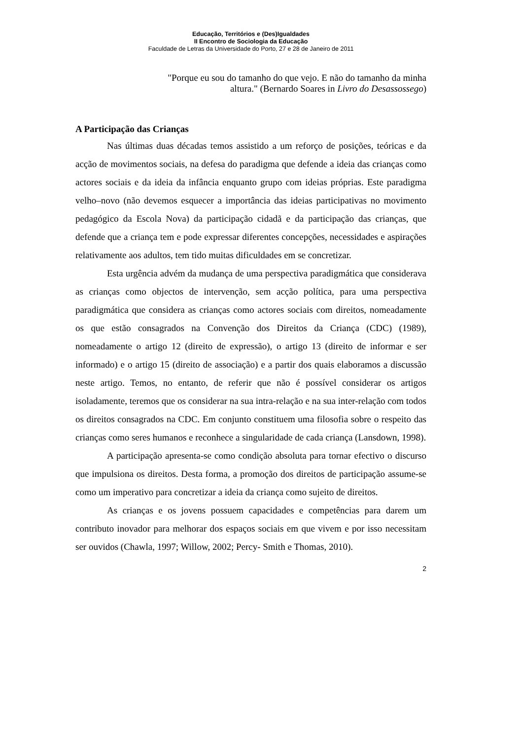Educação, Territórios e (Des)Igualdades
II Encontro de Sociologia da Educação
Faculdade de Letras da Universidade do Porto, 27 e 28 de Janeiro de 2011
"Porque eu sou do tamanho do que vejo. E não do tamanho da minha
altura." (Bernardo Soares in Livro do Desassossego)
A Participação das Crianças
Nas últimas duas décadas temos assistido a um reforço de posições, teóricas e da acção de movimentos sociais, na defesa do paradigma que defende a ideia das crianças como actores sociais e da ideia da infância enquanto grupo com ideias próprias. Este paradigma velho–novo (não devemos esquecer a importância das ideias participativas no movimento pedagógico da Escola Nova) da participação cidadã e da participação das crianças, que defende que a criança tem e pode expressar diferentes concepções, necessidades e aspirações relativamente aos adultos, tem tido muitas dificuldades em se concretizar.
Esta urgência advém da mudança de uma perspectiva paradigmática que considerava as crianças como objectos de intervenção, sem acção política, para uma perspectiva paradigmática que considera as crianças como actores sociais com direitos, nomeadamente os que estão consagrados na Convenção dos Direitos da Criança (CDC) (1989), nomeadamente o artigo 12 (direito de expressão), o artigo 13 (direito de informar e ser informado) e o artigo 15 (direito de associação) e a partir dos quais elaboramos a discussão neste artigo. Temos, no entanto, de referir que não é possível considerar os artigos isoladamente, teremos que os considerar na sua intra-relação e na sua inter-relação com todos os direitos consagrados na CDC. Em conjunto constituem uma filosofia sobre o respeito das crianças como seres humanos e reconhece a singularidade de cada criança (Lansdown, 1998).
A participação apresenta-se como condição absoluta para tornar efectivo o discurso que impulsiona os direitos. Desta forma, a promoção dos direitos de participação assume-se como um imperativo para concretizar a ideia da criança como sujeito de direitos.
As crianças e os jovens possuem capacidades e competências para darem um contributo inovador para melhorar dos espaços sociais em que vivem e por isso necessitam ser ouvidos (Chawla, 1997; Willow, 2002; Percy- Smith e Thomas, 2010).
2